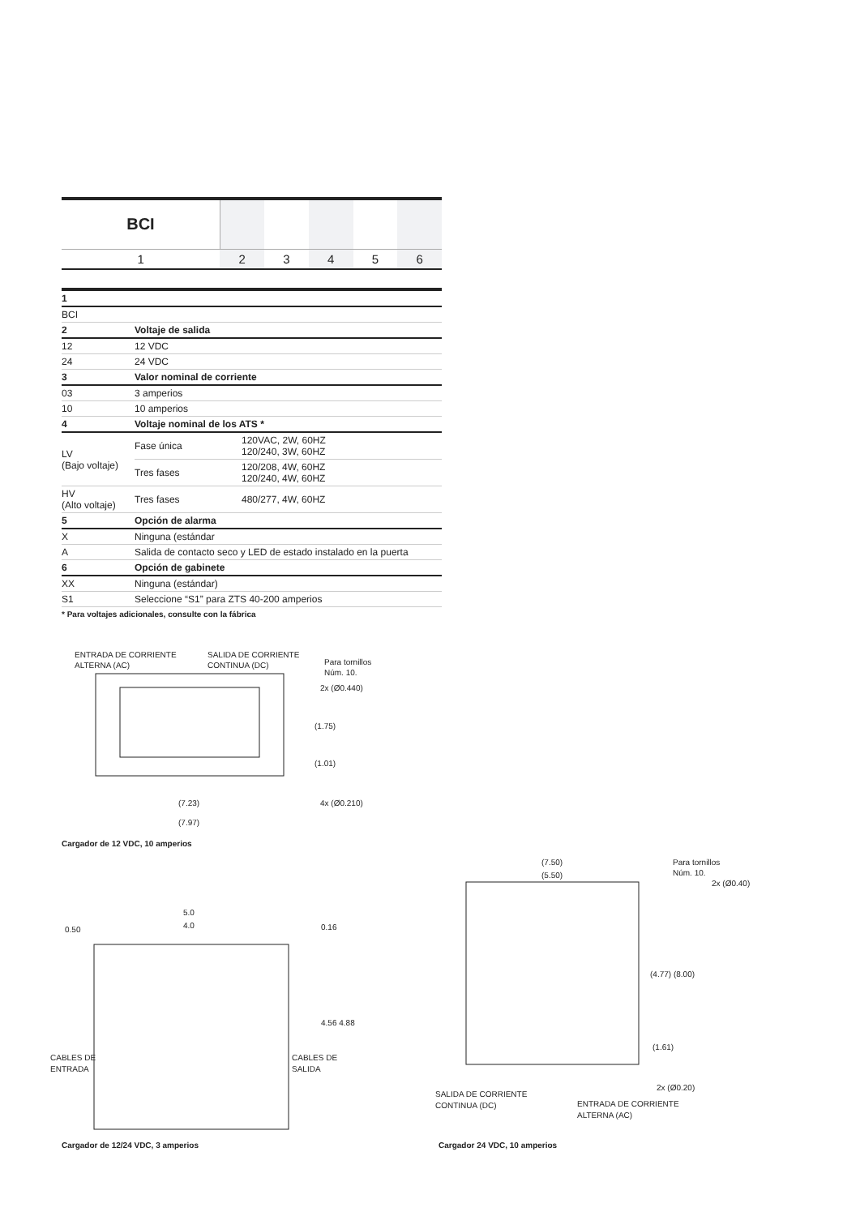| BCI | | | | | |
| 1 | 2 | 3 | 4 | 5 | 6 |
| 1 | | |
| BCI | | |
| 2 | Voltaje de salida | |
| 12 | 12 VDC | |
| 24 | 24 VDC | |
| 3 | Valor nominal de corriente | |
| 03 | 3 amperios | |
| 10 | 10 amperios | |
| 4 | Voltaje nominal de los ATS * | |
| LV (Bajo voltaje) | Fase única | 120VAC, 2W, 60HZ 120/240, 3W, 60HZ |
| | Tres fases | 120/208, 4W, 60HZ 120/240, 4W, 60HZ |
| HV (Alto voltaje) | Tres fases | 480/277, 4W, 60HZ |
| 5 | Opción de alarma | |
| X | Ninguna (estándar | |
| A | Salida de contacto seco y LED de estado instalado en la puerta | |
| 6 | Opción de gabinete | |
| XX | Ninguna (estándar) | |
| S1 | Seleccione “S1” para ZTS 40-200 amperios | |
* Para voltajes adicionales, consulte con la fábrica
ENTRADA DE CORRIENTE
ALTERNA (AC)
SALIDA DE CORRIENTE
CONTINUA (DC)
Para tornillos
Núm. 10.
2x (Ø0.440)
(1.75)
(1.01)
(7.23)
4x (Ø0.210)
(7.97)
5.0
0.50
4.0
0.16
4.56 4.88
CABLES DE
ENTRADA
CABLES DE
SALIDA
(7.50)
(5.50)
Para tornillos
Núm. 10.
2x (Ø0.40)
(4.77) (8.00)
(1.61)
2x (Ø0.20)
SALIDA DE CORRIENTE
CONTINUA (DC)
ENTRADA DE CORRIENTE
ALTERNA (AC)
Cargador de 12 VDC, 10 amperios
Cargador de 12/24 VDC, 3 amperios
Cargador 24 VDC, 10 amperios